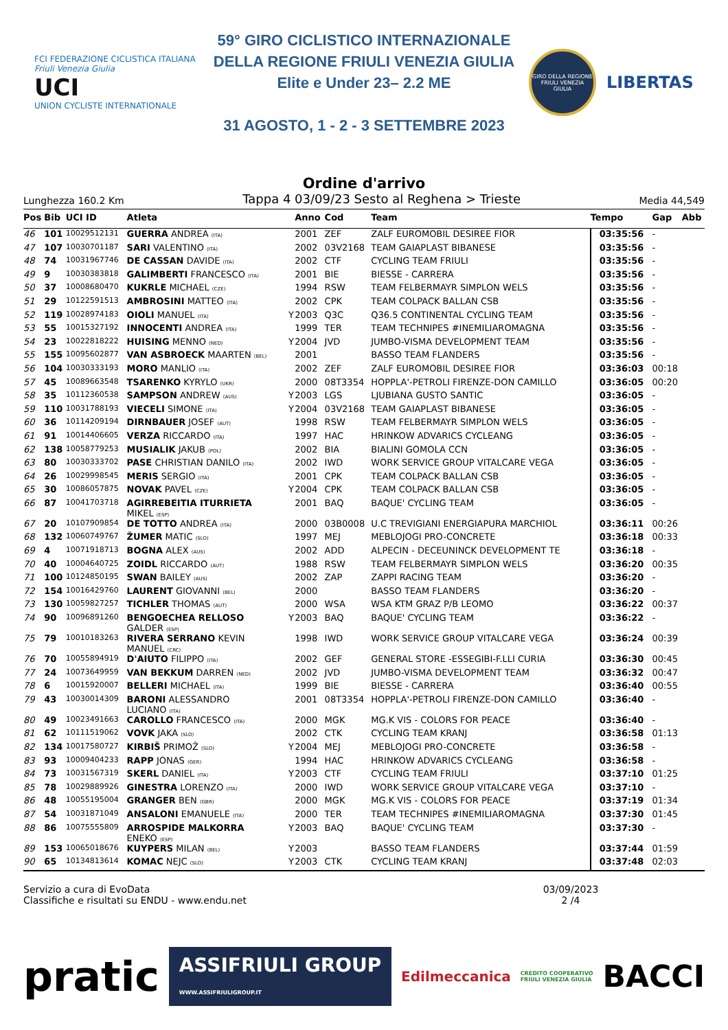FCI FEDERAZIONE CICLISTICA ITALIANA
Friuli Venezia Giulia
UCI
UNION CYCLISTE INTERNATIONALE
59° GIRO CICLISTICO INTERNAZIONALE
DELLA REGIONE FRIULI VENEZIA GIULIA
Elite e Under 23– 2.2 ME
31 AGOSTO, 1 - 2 - 3 SETTEMBRE 2023
GIRO DELLA REGIONE FRIULI VENEZIA GIULIA
LIBERTAS
Ordine d'arrivo
Lunghezza 160.2 Km Tappa 4 03/09/23 Sesto al Reghena > Trieste Media 44,549
| Pos | Bib | UCI ID | Atleta | | Anno | Cod | Team | Tempo | Gap | Abb |
| --- | --- | --- | --- | --- | --- | --- | --- | --- | --- | --- |
| 46 | 101 | 10029512131 | GUERRA ANDREA (ITA) | | 2001 | ZEF | ZALF EUROMOBIL DESIREE FIOR | 03:35:56 | - | |
| 47 | 107 | 10030701187 | SARI VALENTINO (ITA) | | 2002 | 03V2168 | TEAM GAIAPLAST BIBANESE | 03:35:56 | - | |
| 48 | 74 | 10031967746 | DE CASSAN DAVIDE (ITA) | | 2002 | CTF | CYCLING TEAM FRIULI | 03:35:56 | - | |
| 49 | 9 | 10030383818 | GALIMBERTI FRANCESCO (ITA) | | 2001 | BIE | BIESSE - CARRERA | 03:35:56 | - | |
| 50 | 37 | 10008680470 | KUKRLE MICHAEL (CZE) | | 1994 | RSW | TEAM FELBERMAYR SIMPLON WELS | 03:35:56 | - | |
| 51 | 29 | 10122591513 | AMBROSINI MATTEO (ITA) | | 2002 | CPK | TEAM COLPACK BALLAN CSB | 03:35:56 | - | |
| 52 | 119 | 10028974183 | OIOLI MANUEL (ITA) | Y | 2003 | Q3C | Q36.5 CONTINENTAL CYCLING TEAM | 03:35:56 | - | |
| 53 | 55 | 10015327192 | INNOCENTI ANDREA (ITA) | | 1999 | TER | TEAM TECHNIPES #INEMILIAROMAGNA | 03:35:56 | - | |
| 54 | 23 | 10022818222 | HUISING MENNO (NED) | Y | 2004 | JVD | JUMBO-VISMA DEVELOPMENT TEAM | 03:35:56 | - | |
| 55 | 155 | 10095602877 | VAN ASBROECK MAARTEN (BEL) | | 2001 | | BASSO TEAM FLANDERS | 03:35:56 | - | |
| 56 | 104 | 10030333193 | MORO MANLIO (ITA) | | 2002 | ZEF | ZALF EUROMOBIL DESIREE FIOR | 03:36:03 | 00:18 | |
| 57 | 45 | 10089663548 | TSARENKO KYRYLO (UKR) | | 2000 | 08T3354 | HOPPLA'-PETROLI FIRENZE-DON CAMILLO | 03:36:05 | 00:20 | |
| 58 | 35 | 10112360538 | SAMPSON ANDREW (AUS) | Y | 2003 | LGS | LJUBIANA GUSTO SANTIC | 03:36:05 | - | |
| 59 | 110 | 10031788193 | VIECELI SIMONE (ITA) | Y | 2004 | 03V2168 | TEAM GAIAPLAST BIBANESE | 03:36:05 | - | |
| 60 | 36 | 10114209194 | DIRNBAUER JOSEF (AUT) | | 1998 | RSW | TEAM FELBERMAYR SIMPLON WELS | 03:36:05 | - | |
| 61 | 91 | 10014406605 | VERZA RICCARDO (ITA) | | 1997 | HAC | HRINKOW ADVARICS CYCLEANG | 03:36:05 | - | |
| 62 | 138 | 10058779253 | MUSIALIK JAKUB (POL) | | 2002 | BIA | BIALINI GOMOLA CCN | 03:36:05 | - | |
| 63 | 80 | 10030333702 | PASE CHRISTIAN DANILO (ITA) | | 2002 | IWD | WORK SERVICE GROUP VITALCARE VEGA | 03:36:05 | - | |
| 64 | 26 | 10029998545 | MERIS SERGIO (ITA) | | 2001 | CPK | TEAM COLPACK BALLAN CSB | 03:36:05 | - | |
| 65 | 30 | 10086057875 | NOVAK PAVEL (CZE) | Y | 2004 | CPK | TEAM COLPACK BALLAN CSB | 03:36:05 | - | |
| 66 | 87 | 10041703718 | AGIRREBEITIA ITURRIETA MIKEL (ESP) | | 2001 | BAQ | BAQUE' CYCLING TEAM | 03:36:05 | - | |
| 67 | 20 | 10107909854 | DE TOTTO ANDREA (ITA) | | 2000 | 03B0008 | U.C TREVIGIANI ENERGIAPURA MARCHIOL | 03:36:11 | 00:26 | |
| 68 | 132 | 10060749767 | ŽUMER MATIC (SLO) | | 1997 | MEJ | MEBLOJOGI PRO-CONCRETE | 03:36:18 | 00:33 | |
| 69 | 4 | 10071918713 | BOGNA ALEX (AUS) | | 2002 | ADD | ALPECIN - DECEUNINCK DEVELOPMENT TE | 03:36:18 | - | |
| 70 | 40 | 10004640725 | ZOIDL RICCARDO (AUT) | | 1988 | RSW | TEAM FELBERMAYR SIMPLON WELS | 03:36:20 | 00:35 | |
| 71 | 100 | 10124850195 | SWAN BAILEY (AUS) | | 2002 | ZAP | ZAPPI RACING TEAM | 03:36:20 | - | |
| 72 | 154 | 10016429760 | LAURENT GIOVANNI (BEL) | | 2000 | | BASSO TEAM FLANDERS | 03:36:20 | - | |
| 73 | 130 | 10059827257 | TICHLER THOMAS (AUT) | | 2000 | WSA | WSA KTM GRAZ P/B LEOMO | 03:36:22 | 00:37 | |
| 74 | 90 | 10096891260 | BENGOECHEA RELLOSO GALDER (ESP) | Y | 2003 | BAQ | BAQUE' CYCLING TEAM | 03:36:22 | - | |
| 75 | 79 | 10010183263 | RIVERA SERRANO KEVIN MANUEL (CRC) | | 1998 | IWD | WORK SERVICE GROUP VITALCARE VEGA | 03:36:24 | 00:39 | |
| 76 | 70 | 10055894919 | D'AIUTO FILIPPO (ITA) | | 2002 | GEF | GENERAL STORE -ESSEGIBI-F.LLI CURIA | 03:36:30 | 00:45 | |
| 77 | 24 | 10073649959 | VAN BEKKUM DARREN (NED) | | 2002 | JVD | JUMBO-VISMA DEVELOPMENT TEAM | 03:36:32 | 00:47 | |
| 78 | 6 | 10015920007 | BELLERI MICHAEL (ITA) | | 1999 | BIE | BIESSE - CARRERA | 03:36:40 | 00:55 | |
| 79 | 43 | 10030014309 | BARONI ALESSANDRO LUCIANO (ITA) | | 2001 | 08T3354 | HOPPLA'-PETROLI FIRENZE-DON CAMILLO | 03:36:40 | - | |
| 80 | 49 | 10023491663 | CAROLLO FRANCESCO (ITA) | | 2000 | MGK | MG.K VIS - COLORS FOR PEACE | 03:36:40 | - | |
| 81 | 62 | 10111519062 | VOVK JAKA (SLO) | | 2002 | CTK | CYCLING TEAM KRANJ | 03:36:58 | 01:13 | |
| 82 | 134 | 10017580727 | KIRBIŠ PRIMOŽ (SLO) | Y | 2004 | MEJ | MEBLOJOGI PRO-CONCRETE | 03:36:58 | - | |
| 83 | 93 | 10009404233 | RAPP JONAS (GER) | | 1994 | HAC | HRINKOW ADVARICS CYCLEANG | 03:36:58 | - | |
| 84 | 73 | 10031567319 | SKERL DANIEL (ITA) | Y | 2003 | CTF | CYCLING TEAM FRIULI | 03:37:10 | 01:25 | |
| 85 | 78 | 10029889926 | GINESTRA LORENZO (ITA) | | 2000 | IWD | WORK SERVICE GROUP VITALCARE VEGA | 03:37:10 | - | |
| 86 | 48 | 10055195004 | GRANGER BEN (GBR) | | 2000 | MGK | MG.K VIS - COLORS FOR PEACE | 03:37:19 | 01:34 | |
| 87 | 54 | 10031871049 | ANSALONI EMANUELE (ITA) | | 2000 | TER | TEAM TECHNIPES #INEMILIAROMAGNA | 03:37:30 | 01:45 | |
| 88 | 86 | 10075555809 | ARROSPIDE MALKORRA ENEKO (ESP) | Y | 2003 | BAQ | BAQUE' CYCLING TEAM | 03:37:30 | - | |
| 89 | 153 | 10065018676 | KUYPERS MILAN (BEL) | Y | 2003 | | BASSO TEAM FLANDERS | 03:37:44 | 01:59 | |
| 90 | 65 | 10134813614 | KOMAC NEJC (SLO) | Y | 2003 | CTK | CYCLING TEAM KRANJ | 03:37:48 | 02:03 | |
Servizio a cura di EvoData
Classifiche e risultati su ENDU - www.endu.net
03/09/2023
2 /4
pratic ASSIFRIULI GROUP
WWW.ASSIFRIULIGROUP.IT Edilmeccanica CREDITO COOPERATIVO
FRIULI VENEZIA GIULIA BACCI